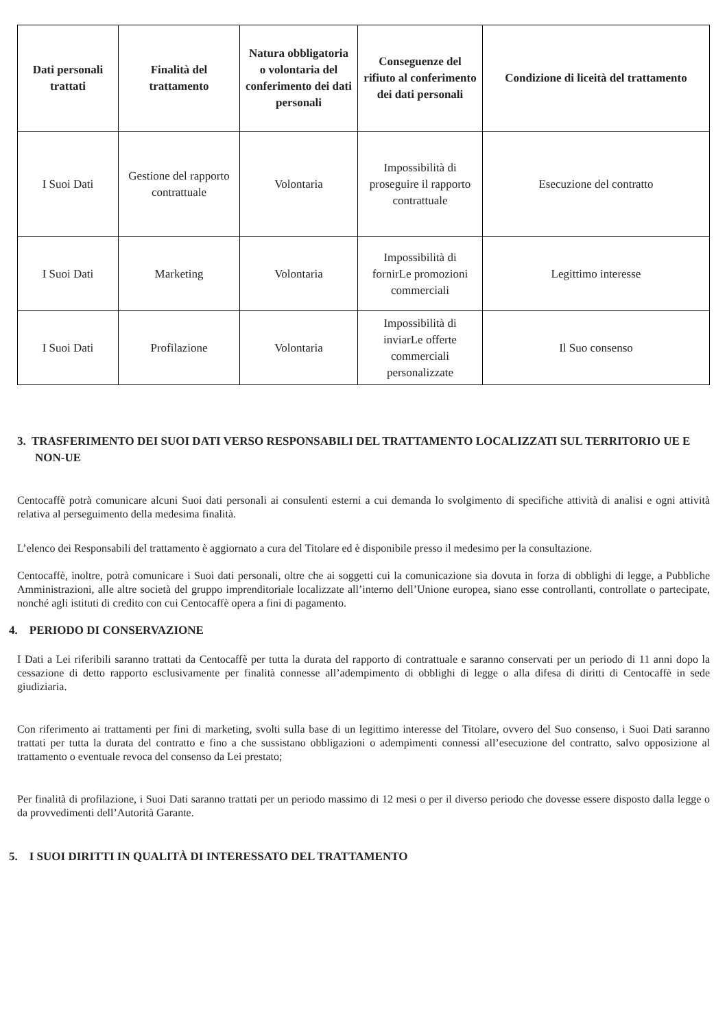| Dati personali trattati | Finalità del trattamento | Natura obbligatoria o volontaria del conferimento dei dati personali | Conseguenze del rifiuto al conferimento dei dati personali | Condizione di liceità del trattamento |
| --- | --- | --- | --- | --- |
| I Suoi Dati | Gestione del rapporto contrattuale | Volontaria | Impossibilità di proseguire il rapporto contrattuale | Esecuzione del contratto |
| I Suoi Dati | Marketing | Volontaria | Impossibilità di fornirLe promozioni commerciali | Legittimo interesse |
| I Suoi Dati | Profilazione | Volontaria | Impossibilità di inviarLe offerte commerciali personalizzate | Il Suo consenso |
3. TRASFERIMENTO DEI SUOI DATI VERSO RESPONSABILI DEL TRATTAMENTO LOCALIZZATI SUL TERRITORIO UE E NON-UE
Centocaffè potrà comunicare alcuni Suoi dati personali ai consulenti esterni a cui demanda lo svolgimento di specifiche attività di analisi e ogni attività relativa al perseguimento della medesima finalità.
L’elenco dei Responsabili del trattamento è aggiornato a cura del Titolare ed è disponibile presso il medesimo per la consultazione.
Centocaffè, inoltre, potrà comunicare i Suoi dati personali, oltre che ai soggetti cui la comunicazione sia dovuta in forza di obblighi di legge, a Pubbliche Amministrazioni, alle altre società del gruppo imprenditoriale localizzate all’interno dell’Unione europea, siano esse controllanti, controllate o partecipate, nonché agli istituti di credito con cui Centocaffè opera a fini di pagamento.
4. PERIODO DI CONSERVAZIONE
I Dati a Lei riferibili saranno trattati da Centocaffè per tutta la durata del rapporto di contrattuale e saranno conservati per un periodo di 11 anni dopo la cessazione di detto rapporto esclusivamente per finalità connesse all’adempimento di obblighi di legge o alla difesa di diritti di Centocaffè in sede giudiziaria.
Con riferimento ai trattamenti per fini di marketing, svolti sulla base di un legittimo interesse del Titolare, ovvero del Suo consenso, i Suoi Dati saranno trattati per tutta la durata del contratto e fino a che sussistano obbligazioni o adempimenti connessi all’esecuzione del contratto, salvo opposizione al trattamento o eventuale revoca del consenso da Lei prestato;
Per finalità di profilazione, i Suoi Dati saranno trattati per un periodo massimo di 12 mesi o per il diverso periodo che dovesse essere disposto dalla legge o da provvedimenti dell’Autorità Garante.
5. I SUOI DIRITTI IN QUALITÀ DI INTERESSATO DEL TRATTAMENTO